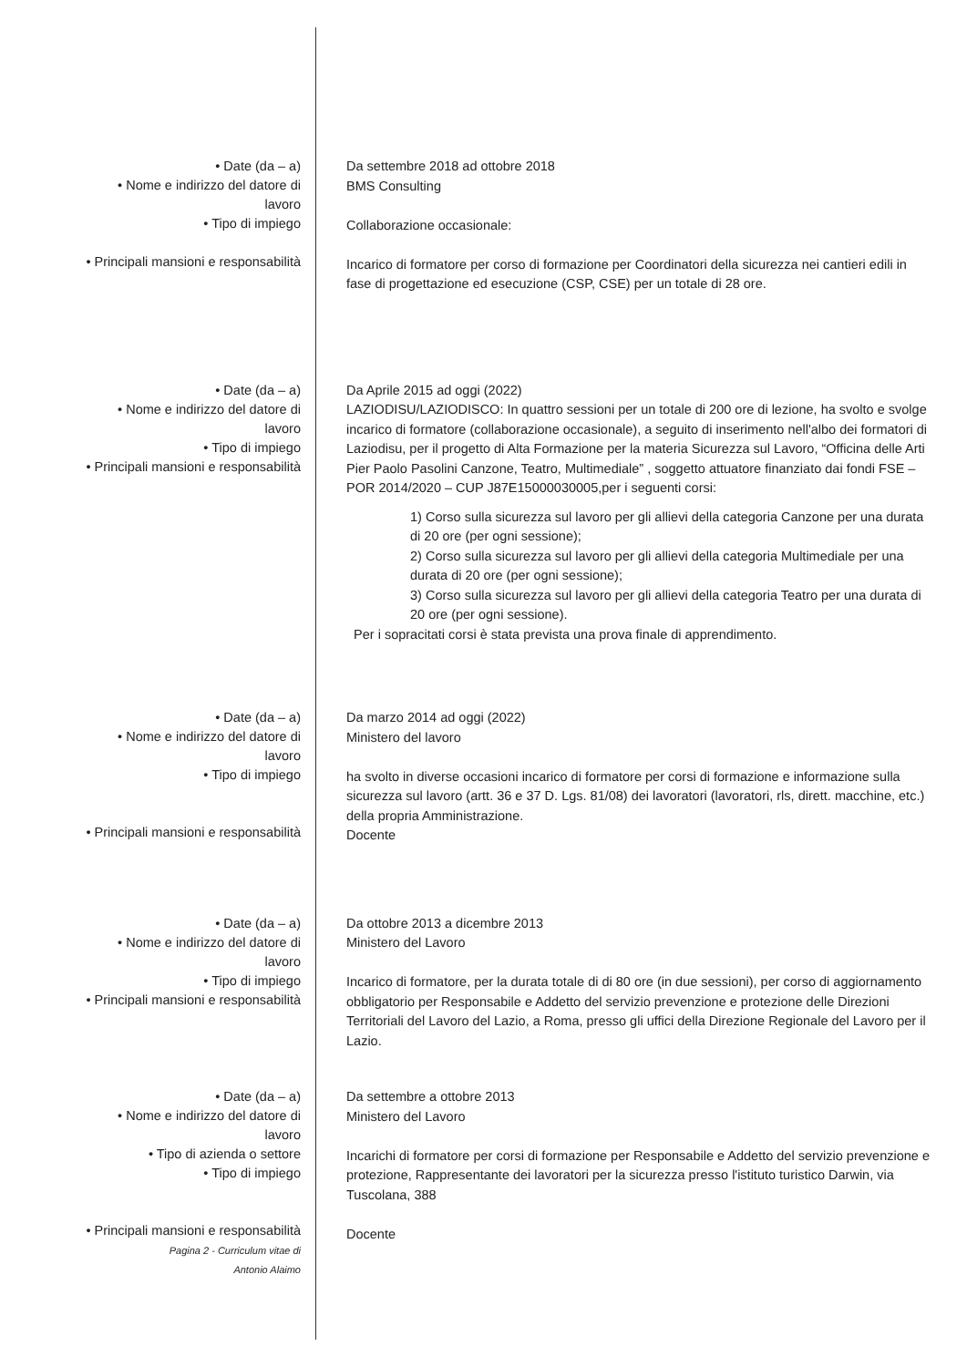• Date (da – a)
• Nome e indirizzo del datore di
lavoro
• Tipo di impiego
• Principali mansioni e responsabilità
Da settembre 2018 ad ottobre 2018
BMS Consulting
Collaborazione occasionale:
Incarico di formatore per corso di formazione per Coordinatori della sicurezza nei cantieri edili in fase di progettazione ed esecuzione (CSP, CSE) per un totale di 28 ore.
• Date (da – a)
• Nome e indirizzo del datore di
lavoro
• Tipo di impiego
• Principali mansioni e responsabilità
Da Aprile 2015 ad oggi (2022)
LAZIODISU/LAZIODISCO: In quattro sessioni per un totale di 200 ore di lezione, ha svolto e svolge incarico di formatore (collaborazione occasionale), a seguito di inserimento nell'albo dei formatori di Laziodisu, per il progetto di Alta Formazione per la materia Sicurezza sul Lavoro, “Officina delle Arti Pier Paolo Pasolini Canzone, Teatro, Multimediale” , soggetto attuatore finanziato dai fondi FSE – POR 2014/2020 – CUP J87E15000030005,per i seguenti corsi:
1) Corso sulla sicurezza sul lavoro per gli allievi della categoria Canzone per una durata di 20 ore (per ogni sessione);
2) Corso sulla sicurezza sul lavoro per gli allievi della categoria Multimediale per una durata di 20 ore (per ogni sessione);
3) Corso sulla sicurezza sul lavoro per gli allievi della categoria Teatro per una durata di 20 ore (per ogni sessione).
Per i sopracitati corsi è stata prevista una prova finale di apprendimento.
• Date (da – a)
• Nome e indirizzo del datore di
lavoro
• Tipo di impiego
• Principali mansioni e responsabilità
Da marzo 2014 ad oggi (2022)
Ministero del lavoro
ha svolto in diverse occasioni incarico di formatore per corsi di formazione e informazione sulla sicurezza sul lavoro (artt. 36 e 37 D. Lgs. 81/08) dei lavoratori (lavoratori, rls, dirett. macchine, etc.) della propria Amministrazione.
Docente
• Date (da – a)
• Nome e indirizzo del datore di
lavoro
• Tipo di impiego
• Principali mansioni e responsabilità
Da ottobre 2013 a dicembre 2013
Ministero del Lavoro
Incarico di formatore, per la durata totale di di 80 ore (in due sessioni), per corso di aggiornamento obbligatorio per Responsabile e Addetto del servizio prevenzione e protezione delle Direzioni Territoriali del Lavoro del Lazio, a Roma, presso gli uffici della Direzione Regionale del Lavoro per il Lazio.
• Date (da – a)
• Nome e indirizzo del datore di
lavoro
• Tipo di azienda o settore
• Tipo di impiego
• Principali mansioni e responsabilità
Pagina 2 - Curriculum vitae di
Antonio Alaimo
Da settembre a ottobre 2013
Ministero del Lavoro
Incarichi di formatore per corsi di formazione per Responsabile e Addetto del servizio prevenzione e protezione, Rappresentante dei lavoratori per la sicurezza presso l'istituto turistico Darwin, via Tuscolana, 388
Docente